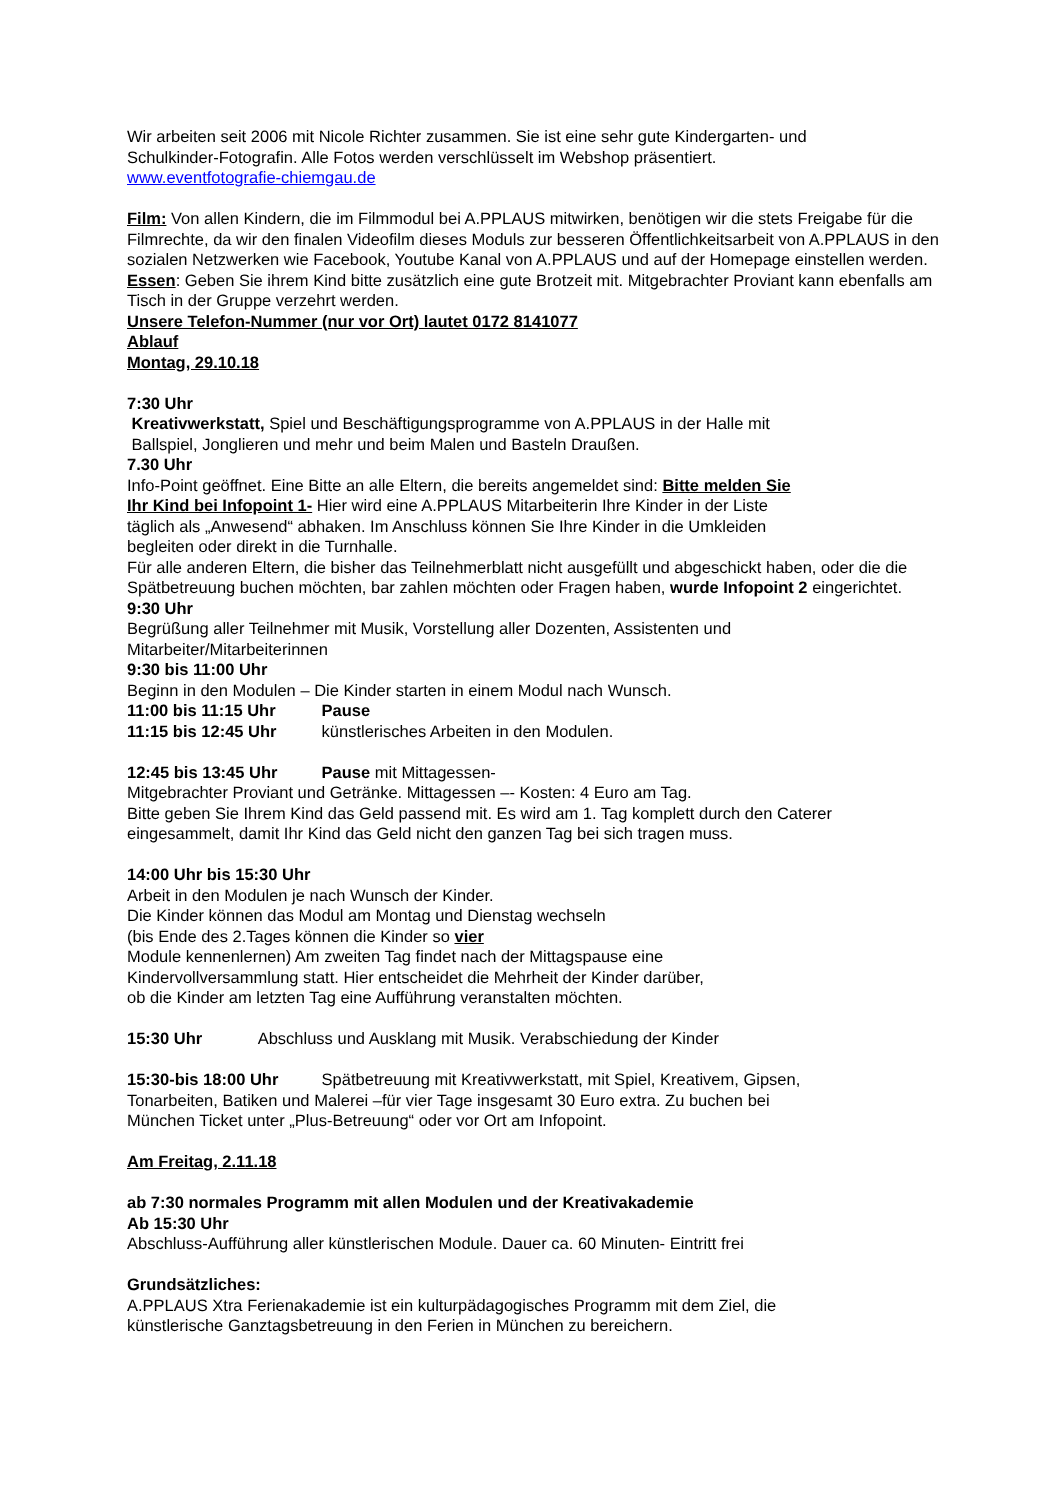Wir arbeiten seit 2006 mit Nicole Richter zusammen. Sie ist eine sehr gute Kindergarten- und
Schulkinder-Fotografin. Alle Fotos werden verschlüsselt im Webshop präsentiert.
www.eventfotografie-chiemgau.de
Film: Von allen Kindern, die im Filmmodul bei A.PPLAUS mitwirken, benötigen wir die stets Freigabe für die Filmrechte, da wir den finalen Videofilm dieses Moduls zur besseren Öffentlichkeitsarbeit von A.PPLAUS in den sozialen Netzwerken wie Facebook, Youtube Kanal von A.PPLAUS und auf der Homepage einstellen werden.
Essen: Geben Sie ihrem Kind bitte zusätzlich eine gute Brotzeit mit. Mitgebrachter Proviant kann ebenfalls am Tisch in der Gruppe verzehrt werden.
Unsere Telefon-Nummer (nur vor Ort) lautet 0172 8141077
Ablauf
Montag, 29.10.18
7:30 Uhr
Kreativwerkstatt, Spiel und Beschäftigungsprogramme von A.PPLAUS in der Halle mit
Ballspiel, Jonglieren und mehr und beim Malen und Basteln Draußen.
7.30 Uhr
Info-Point geöffnet. Eine Bitte an alle Eltern, die bereits angemeldet sind: Bitte melden Sie
Ihr Kind bei Infopoint 1- Hier wird eine A.PPLAUS Mitarbeiterin Ihre Kinder in der Liste
täglich als „Anwesend“ abhaken. Im Anschluss können Sie Ihre Kinder in die Umkleiden
begleiten oder direkt in die Turnhalle.
Für alle anderen Eltern, die bisher das Teilnehmerblatt nicht ausgefüllt und abgeschickt haben, oder die die Spätbetreuung buchen möchten, bar zahlen möchten oder Fragen haben, wurde Infopoint 2 eingerichtet.
9:30 Uhr
Begrüßung aller Teilnehmer mit Musik, Vorstellung aller Dozenten, Assistenten und
Mitarbeiter/Mitarbeiterinnen
9:30 bis 11:00 Uhr
Beginn in den Modulen – Die Kinder starten in einem Modul nach Wunsch.
11:00 bis 11:15 Uhr Pause
11:15 bis 12:45 Uhr künstlerisches Arbeiten in den Modulen.
12:45 bis 13:45 Uhr Pause mit Mittagessen-
Mitgebrachter Proviant und Getränke. Mittagessen –- Kosten: 4 Euro am Tag.
Bitte geben Sie Ihrem Kind das Geld passend mit. Es wird am 1. Tag komplett durch den Caterer eingesammelt, damit Ihr Kind das Geld nicht den ganzen Tag bei sich tragen muss.
14:00 Uhr bis 15:30 Uhr
Arbeit in den Modulen je nach Wunsch der Kinder.
Die Kinder können das Modul am Montag und Dienstag wechseln
(bis Ende des 2.Tages können die Kinder so vier
Module kennenlernen) Am zweiten Tag findet nach der Mittagspause eine
Kindervollversammlung statt. Hier entscheidet die Mehrheit der Kinder darüber,
ob die Kinder am letzten Tag eine Aufführung veranstalten möchten.
15:30 Uhr Abschluss und Ausklang mit Musik. Verabschiedung der Kinder
15:30-bis 18:00 Uhr Spätbetreuung mit Kreativwerkstatt, mit Spiel, Kreativem, Gipsen,
Tonarbeiten, Batiken und Malerei –für vier Tage insgesamt 30 Euro extra. Zu buchen bei
München Ticket unter „Plus-Betreuung“ oder vor Ort am Infopoint.
Am Freitag, 2.11.18
ab 7:30 normales Programm mit allen Modulen und der Kreativakademie
Ab 15:30 Uhr
Abschluss-Aufführung aller künstlerischen Module. Dauer ca. 60 Minuten- Eintritt frei
Grundsätzliches:
A.PPLAUS Xtra Ferienakademie ist ein kulturpädagogisches Programm mit dem Ziel, die
künstlerische Ganztagsbetreuung in den Ferien in München zu bereichern.